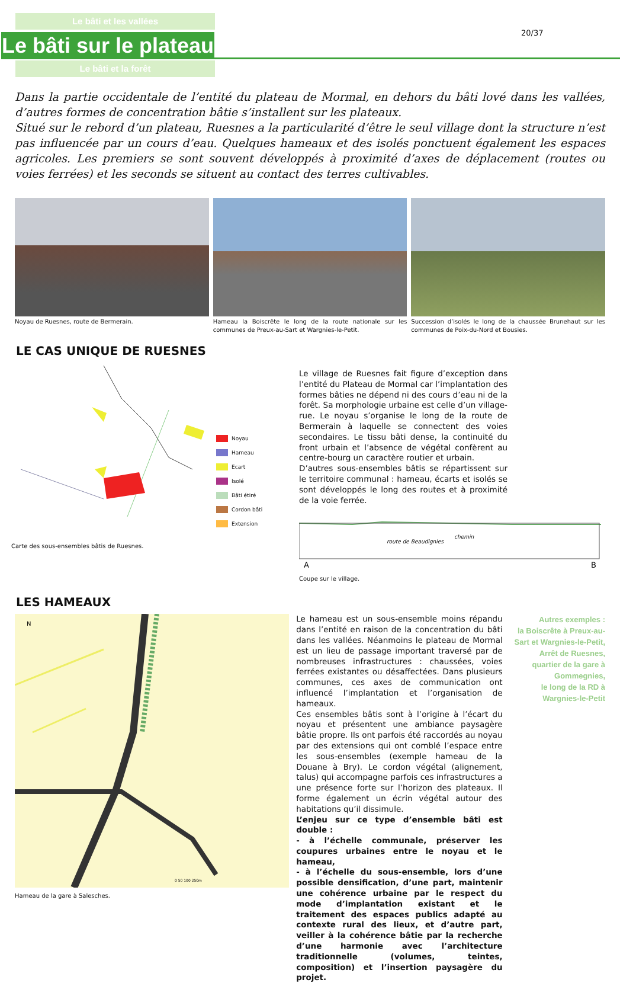Le bâti et les vallées
Le bâti sur le plateau
Le bâti et la forêt
20/37
Dans la partie occidentale de l’entité du plateau de Mormal, en dehors du bâti lové dans les vallées, d’autres formes de concentration bâtie s’installent sur les plateaux.
Situé sur le rebord d’un plateau, Ruesnes a la particularité d’être le seul village dont la structure n’est pas influencée par un cours d’eau. Quelques hameaux et des isolés ponctuent également les espaces agricoles. Les premiers se sont souvent développés à proximité d’axes de déplacement (routes ou voies ferrées) et les seconds se situent au contact des terres cultivables.
Noyau de Ruesnes, route de Bermerain.
Hameau la Boiscrête le long de la route nationale sur les communes de Preux-au-Sart et Wargnies-le-Petit.
Succession d’isolés le long de la chaussée Brunehaut sur les communes de Poix-du-Nord et Bousies.
LE CAS UNIQUE DE RUESNES
Noyau
Hameau
Ecart
Isolé
Bâti étiré
Cordon bâti
Extension
Carte des sous-ensembles bâtis de Ruesnes.
Le village de Ruesnes fait figure d’exception dans l’entité du Plateau de Mormal car l’implantation des formes bâties ne dépend ni des cours d’eau ni de la forêt. Sa morphologie urbaine est celle d’un village-rue. Le noyau s’organise le long de la route de Bermerain à laquelle se connectent des voies secondaires. Le tissu bâti dense, la continuité du front urbain et l’absence de végétal confèrent au centre-bourg un caractère routier et urbain.
D’autres sous-ensembles bâtis se répartissent sur le territoire communal : hameau, écarts et isolés se sont développés le long des routes et à proximité de la voie ferrée.
route de Beaudignies
chemin
A
B
Coupe sur le village.
LES HAMEAUX
N
0 50 100 250m
Hameau de la gare à Salesches.
Le hameau est un sous-ensemble moins répandu dans l’entité en raison de la concentration du bâti dans les vallées. Néanmoins le plateau de Mormal est un lieu de passage important traversé par de nombreuses infrastructures : chaussées, voies ferrées existantes ou désaffectées. Dans plusieurs communes, ces axes de communication ont influencé l’implantation et l’organisation de hameaux.
Ces ensembles bâtis sont à l’origine à l’écart du noyau et présentent une ambiance paysagère bâtie propre. Ils ont parfois été raccordés au noyau par des extensions qui ont comblé l’espace entre les sous-ensembles (exemple hameau de la Douane à Bry). Le cordon végétal (alignement, talus) qui accompagne parfois ces infrastructures a une présence forte sur l’horizon des plateaux. Il forme également un écrin végétal autour des habitations qu’il dissimule.
L’enjeu sur ce type d’ensemble bâti est double :
- à l’échelle communale, préserver les coupures urbaines entre le noyau et le hameau,
- à l’échelle du sous-ensemble, lors d’une possible densification, d’une part, maintenir une cohérence urbaine par le respect du mode d’implantation existant et le traitement des espaces publics adapté au contexte rural des lieux, et d’autre part, veiller à la cohérence bâtie par la recherche d’une harmonie avec l’architecture traditionnelle (volumes, teintes, composition) et l’insertion paysagère du projet.
Autres exemples :
la Boiscrête à Preux-au-Sart et Wargnies-le-Petit,
Arrêt de Ruesnes,
quartier de la gare à Gommegnies,
le long de la RD à Wargnies-le-Petit